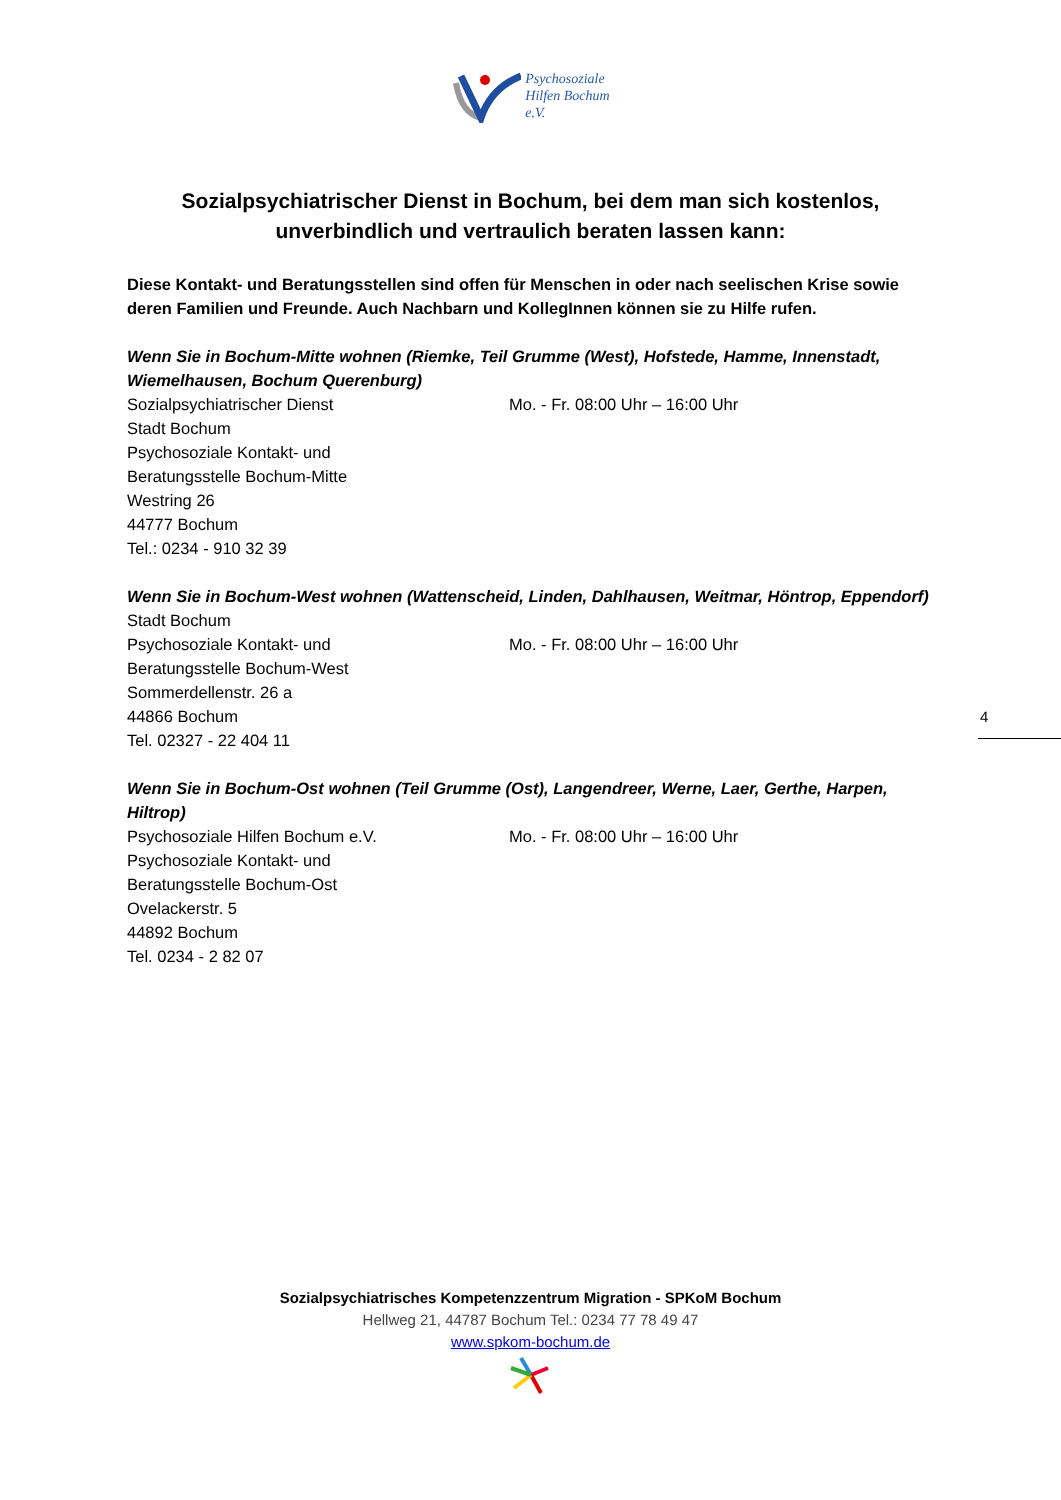Psychosoziale
Hilfen Bochum
e.V.
Sozialpsychiatrischer Dienst in Bochum, bei dem man sich kostenlos,
unverbindlich und vertraulich beraten lassen kann:
Diese Kontakt- und Beratungsstellen sind offen für Menschen in oder nach seelischen Krise sowie deren Familien und Freunde. Auch Nachbarn und KollegInnen können sie zu Hilfe rufen.
Wenn Sie in Bochum-Mitte wohnen (Riemke, Teil Grumme (West), Hofstede, Hamme, Innenstadt, Wiemelhausen, Bochum Querenburg)
Sozialpsychiatrischer Dienst Mo. - Fr. 08:00 Uhr – 16:00 Uhr
Stadt Bochum
Psychosoziale Kontakt- und
Beratungsstelle Bochum-Mitte
Westring 26
44777 Bochum
Tel.: 0234 - 910 32 39
Wenn Sie in Bochum-West wohnen (Wattenscheid, Linden, Dahlhausen, Weitmar, Höntrop, Eppendorf)
Stadt Bochum
Psychosoziale Kontakt- und Mo. - Fr. 08:00 Uhr – 16:00 Uhr
Beratungsstelle Bochum-West
Sommerdellenstr. 26 a
44866 Bochum
Tel. 02327 - 22 404 11
Wenn Sie in Bochum-Ost wohnen (Teil Grumme (Ost), Langendreer, Werne, Laer, Gerthe, Harpen, Hiltrop)
Psychosoziale Hilfen Bochum e.V. Mo. - Fr. 08:00 Uhr – 16:00 Uhr
Psychosoziale Kontakt- und
Beratungsstelle Bochum-Ost
Ovelackerstr. 5
44892 Bochum
Tel. 0234 - 2 82 07
4
Sozialpsychiatrisches Kompetenzzentrum Migration - SPKoM Bochum
Hellweg 21, 44787 Bochum Tel.: 0234 77 78 49 47
www.spkom-bochum.de